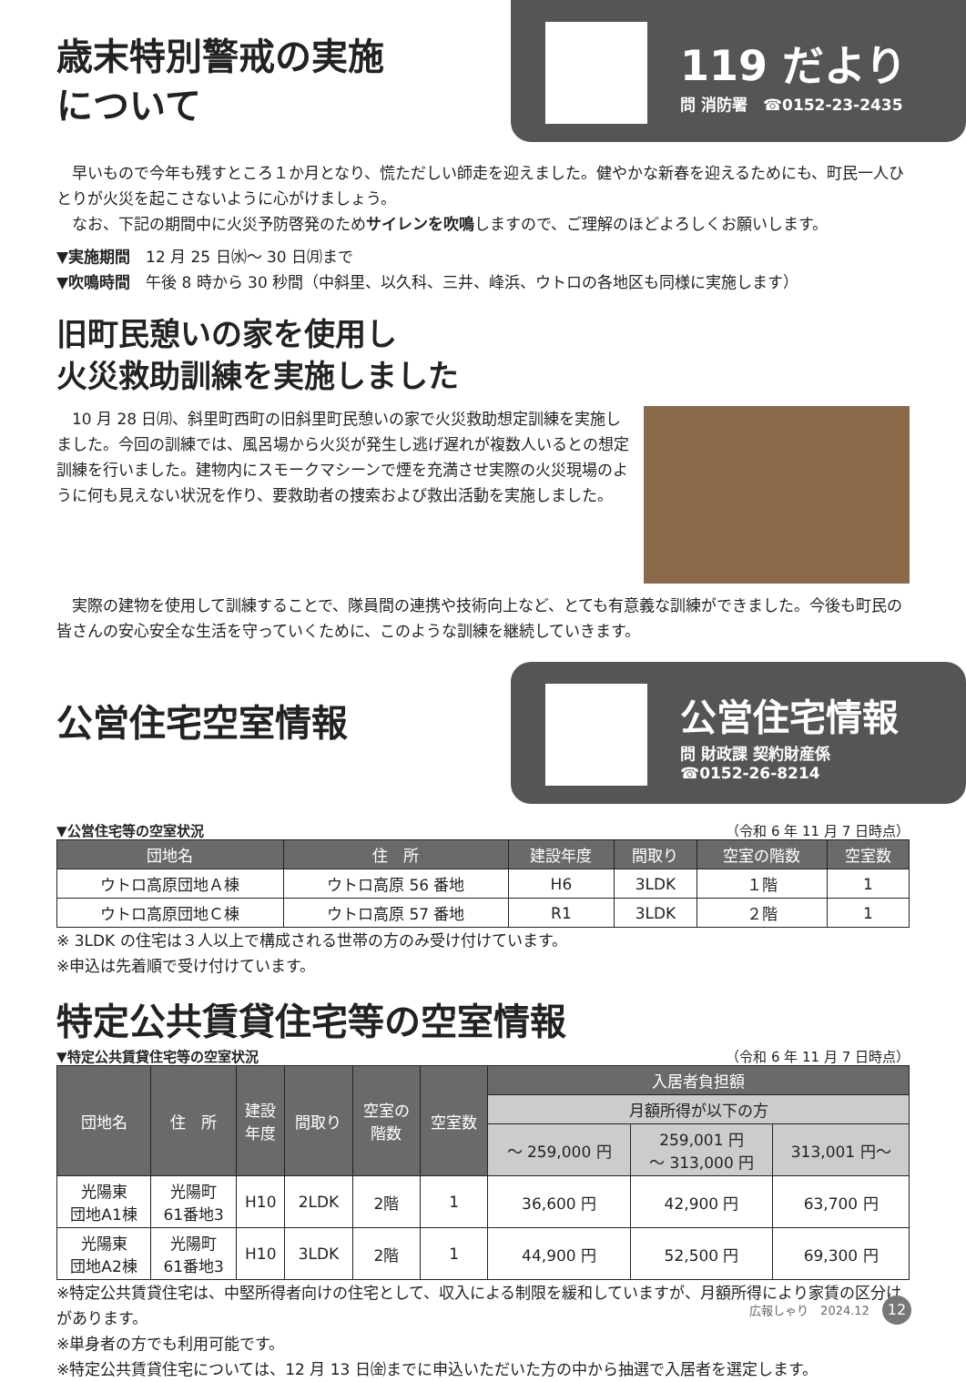歳末特別警戒の実施
について
119 だより
問 消防署　☎0152-23-2435
早いもので今年も残すところ１か月となり、慌ただしい師走を迎えました。健やかな新春を迎えるためにも、町民一人ひとりが火災を起こさないように心がけましょう。
なお、下記の期間中に火災予防啓発のためサイレンを吹鳴しますので、ご理解のほどよろしくお願いします。
▼実施期間　12 月 25 日㈬〜 30 日㈪まで
▼吹鳴時間　午後 8 時から 30 秒間（中斜里、以久科、三井、峰浜、ウトロの各地区も同様に実施します）
旧町民憩いの家を使用し
火災救助訓練を実施しました
10 月 28 日㈪、斜里町西町の旧斜里町民憩いの家で火災救助想定訓練を実施しました。今回の訓練では、風呂場から火災が発生し逃げ遅れが複数人いるとの想定訓練を行いました。建物内にスモークマシーンで煙を充満させ実際の火災現場のように何も見えない状況を作り、要救助者の捜索および救出活動を実施しました。
実際の建物を使用して訓練することで、隊員間の連携や技術向上など、とても有意義な訓練ができました。今後も町民の皆さんの安心安全な生活を守っていくために、このような訓練を継続していきます。
公営住宅空室情報
公営住宅情報
問 財政課 契約財産係
☎0152-26-8214
▼公営住宅等の空室状況 （令和 6 年 11 月 7 日時点）
| 団地名 | 住 所 | 建設年度 | 間取り | 空室の階数 | 空室数 |
| --- | --- | --- | --- | --- | --- |
| ウトロ高原団地Ａ棟 | ウトロ高原 56 番地 | H6 | 3LDK | １階 | 1 |
| ウトロ高原団地Ｃ棟 | ウトロ高原 57 番地 | R1 | 3LDK | ２階 | 1 |
※ 3LDK の住宅は３人以上で構成される世帯の方のみ受け付けています。
※申込は先着順で受け付けています。
特定公共賃貸住宅等の空室情報
▼特定公共賃貸住宅等の空室状況 （令和 6 年 11 月 7 日時点）
| 団地名 | 住 所 | 建設 年度 | 間取り | 空室の 階数 | 空室数 | 入居者負担額 | | |
| --- | --- | --- | --- | --- | --- | --- | --- | --- |
| | | | | | | 月額所得が以下の方 | | |
| | | | | | | 〜 259,000 円 | 259,001 円 〜 313,000 円 | 313,001 円〜 |
| 光陽東 団地A1棟 | 光陽町 61番地3 | H10 | 2LDK | 2階 | 1 | 36,600 円 | 42,900 円 | 63,700 円 |
| 光陽東 団地A2棟 | 光陽町 61番地3 | H10 | 3LDK | 2階 | 1 | 44,900 円 | 52,500 円 | 69,300 円 |
※特定公共賃貸住宅は、中堅所得者向けの住宅として、収入による制限を緩和していますが、月額所得により家賃の区分けがあります。
※単身者の方でも利用可能です。
※特定公共賃貸住宅については、12 月 13 日㈮までに申込いただいた方の中から抽選で入居者を選定します。
広報しゃり　2024.12 12